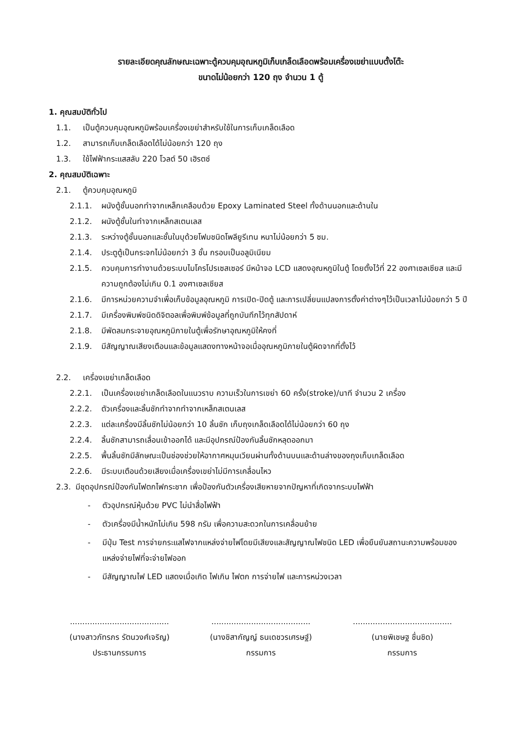รายละเอียดคุณลักษณะเฉพาะตู้ควบคุมอุณหภูมิเก็บเกล็ดเลือดพร้อมเครื่องเขย่าแบบตั้งโต๊ะ
ขนาดไม่น้อยกว่า 120 ถุง จำนวน 1 ตู้
1. คุณสมบัติทั่วไป
1.1. เป็นตู้ควบคุมอุณหภูมิพร้อมเครื่องเขย่าสำหรับใช้ในการเก็บเกล็ดเลือด
1.2. สามารถเก็บเกล็ดเลือดได้ไม่น้อยกว่า 120 ถุง
1.3. ใช้ไฟฟ้ากระแสสลับ 220 โวลต์ 50 เฮิรตซ์
2. คุณสมบัติเฉพาะ
2.1. ตู้ควบคุมอุณหภูมิ
2.1.1. ผนังตู้ชั้นนอกทำจากเหล็กเคลือบด้วย Epoxy Laminated Steel ทั้งด้านนอกและด้านใน
2.1.2. ผนังตู้ชั้นในทำจากเหล็กสเตนเลส
2.1.3. ระหว่างตู้ชั้นนอกและชั้นในบุด้วยโฟมชนิดโพลียูรีเทน หนาไม่น้อยกว่า 5 ซม.
2.1.4. ประตูตู้เป็นกระจกไม่น้อยกว่า 3 ชั้น กรอบเป็นอลูมิเนียม
2.1.5. ควบคุมการทำงานด้วยระบบไมโครโปรเซสเซอร์ มีหน้าจอ LCD แสดงอุณหภูมิในตู้ โดยตั้งไว้ที่ 22 องศาเซลเซียส และมีความถูกต้องไม่เกิน 0.1 องศาเซลเซียส
2.1.6. มีการหน่วยความจำเพื่อเก็บข้อมูลอุณหภูมิ การเปิด-ปิดตู้ และการเปลี่ยนแปลงการตั้งค่าต่างๆไว้เป็นเวลาไม่น้อยกว่า 5 ปี
2.1.7. มีเครื่องพิมพ์ชนิดดิจิตอลเพื่อพิมพ์ข้อมูลที่ถูกบันทึกไว้ทุกสัปดาห์
2.1.8. มีพัดลมกระจายอุณหภูมิภายในตู้เพื่อรักษาอุณหภูมิให้คงที่
2.1.9. มีสัญญาณเสียงเตือนและข้อมูลแสดงทางหน้าจอเมื่ออุณหภูมิภายในตู้ผิดจากที่ตั้งไว้
2.2. เครื่องเขย่าเกล็ดเลือด
2.2.1. เป็นเครื่องเขย่าเกล็ดเลือดในแนวราบ ความเร็วในการเขย่า 60 ครั้ง(stroke)/นาที จำนวน 2 เครื่อง
2.2.2. ตัวเครื่องและลิ้นชักทำจากทำจากเหล็กสเตนเลส
2.2.3. แต่ละเครื่องมีลิ้นชักไม่น้อยกว่า 10 ลิ้นชัก เก็บถุงเกล็ดเลือดได้ไม่น้อยกว่า 60 ถุง
2.2.4. ลิ้นชักสามารถเลื่อนเข้าออกได้ และมีอุปกรณ์ป้องกันลิ้นชักหลุดออกมา
2.2.5. พื้นลิ้นชักมีลักษณะเป็นช่องช่วยให้อากาศหมุนเวียนผ่านทั้งด้านบนและด้านล่างของถุงเก็บเกล็ดเลือด
2.2.6. มีระบบเตือนด้วยเสียงเมื่อเครื่องเขย่าไม่มีการเคลื่อนไหว
2.3. มีชุดอุปกรณ์ป้องกันไฟตกไฟกระชาก เพื่อป้องกันตัวเครื่องเสียหายจากปัญหาที่เกิดจากระบบไฟฟ้า
- ตัวอุปกรณ์หุ้มด้วย PVC ไม่นำสื่อไฟฟ้า
- ตัวเครื่องมีน้ำหนักไม่เกิน 598 กรัม เพื่อความสะดวกในการเคลื่อนย้าย
- มีปุ่ม Test การจ่ายกระแสไฟจากแหล่งจ่ายไฟโดยมีเสียงและสัญญาณไฟชนิด LED เพื่อยืนยันสถานะความพร้อมของแหล่งจ่ายไฟที่จะจ่ายไฟออก
- มีสัญญาณไฟ LED แสดงเมื่อเกิด ไฟเกิน ไฟตก การจ่ายไฟ และการหน่วงเวลา
........................................
(นางสาวภัทรภร รัตนวงศ์เจริญ)
ประธานกรรมการ
........................................
(นางชิสากัญญ์ ธนเดชวรเศรษฐ์)
กรรมการ
........................................
(นายพิเชษฐ ชื่นชิด)
กรรมการ